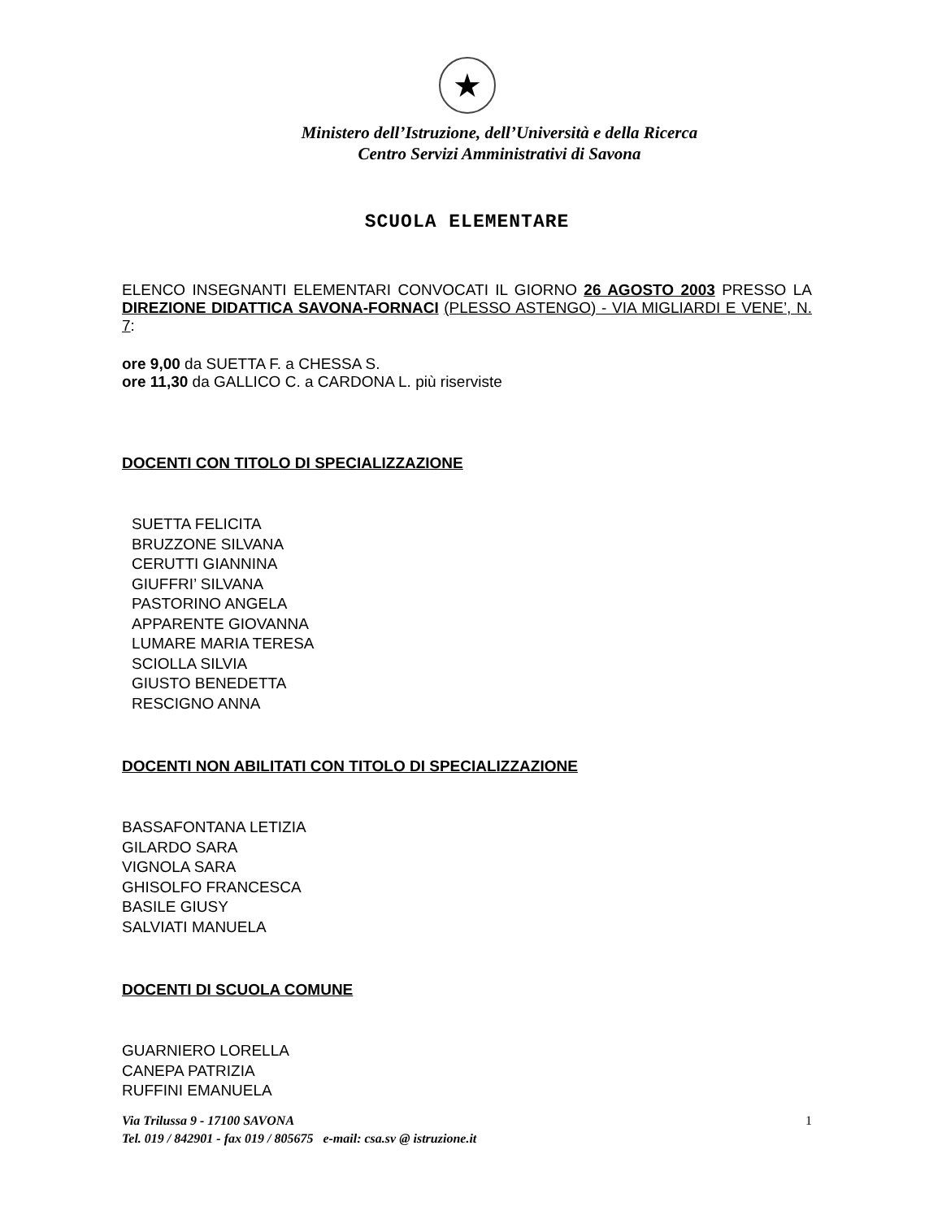★
Ministero dell’Istruzione, dell’Università e della Ricerca
Centro Servizi Amministrativi di Savona
SCUOLA ELEMENTARE
ELENCO INSEGNANTI ELEMENTARI CONVOCATI IL GIORNO 26 AGOSTO 2003 PRESSO LA DIREZIONE DIDATTICA SAVONA-FORNACI (PLESSO ASTENGO) - VIA MIGLIARDI E VENE’, N. 7:
ore 9,00 da SUETTA F. a CHESSA S.
ore 11,30 da GALLICO C. a CARDONA L. più riserviste
DOCENTI CON TITOLO DI SPECIALIZZAZIONE
SUETTA FELICITA
BRUZZONE SILVANA
CERUTTI GIANNINA
GIUFFRI’ SILVANA
PASTORINO ANGELA
APPARENTE GIOVANNA
LUMARE MARIA TERESA
SCIOLLA SILVIA
GIUSTO BENEDETTA
RESCIGNO ANNA
DOCENTI NON ABILITATI CON TITOLO DI SPECIALIZZAZIONE
BASSAFONTANA LETIZIA
GILARDO SARA
VIGNOLA SARA
GHISOLFO FRANCESCA
BASILE GIUSY
SALVIATI MANUELA
DOCENTI DI SCUOLA COMUNE
GUARNIERO LORELLA
CANEPA PATRIZIA
RUFFINI EMANUELA
Via Trilussa 9 - 17100 SAVONA 1
Tel. 019 / 842901 - fax 019 / 805675 e-mail: csa.sv @ istruzione.it